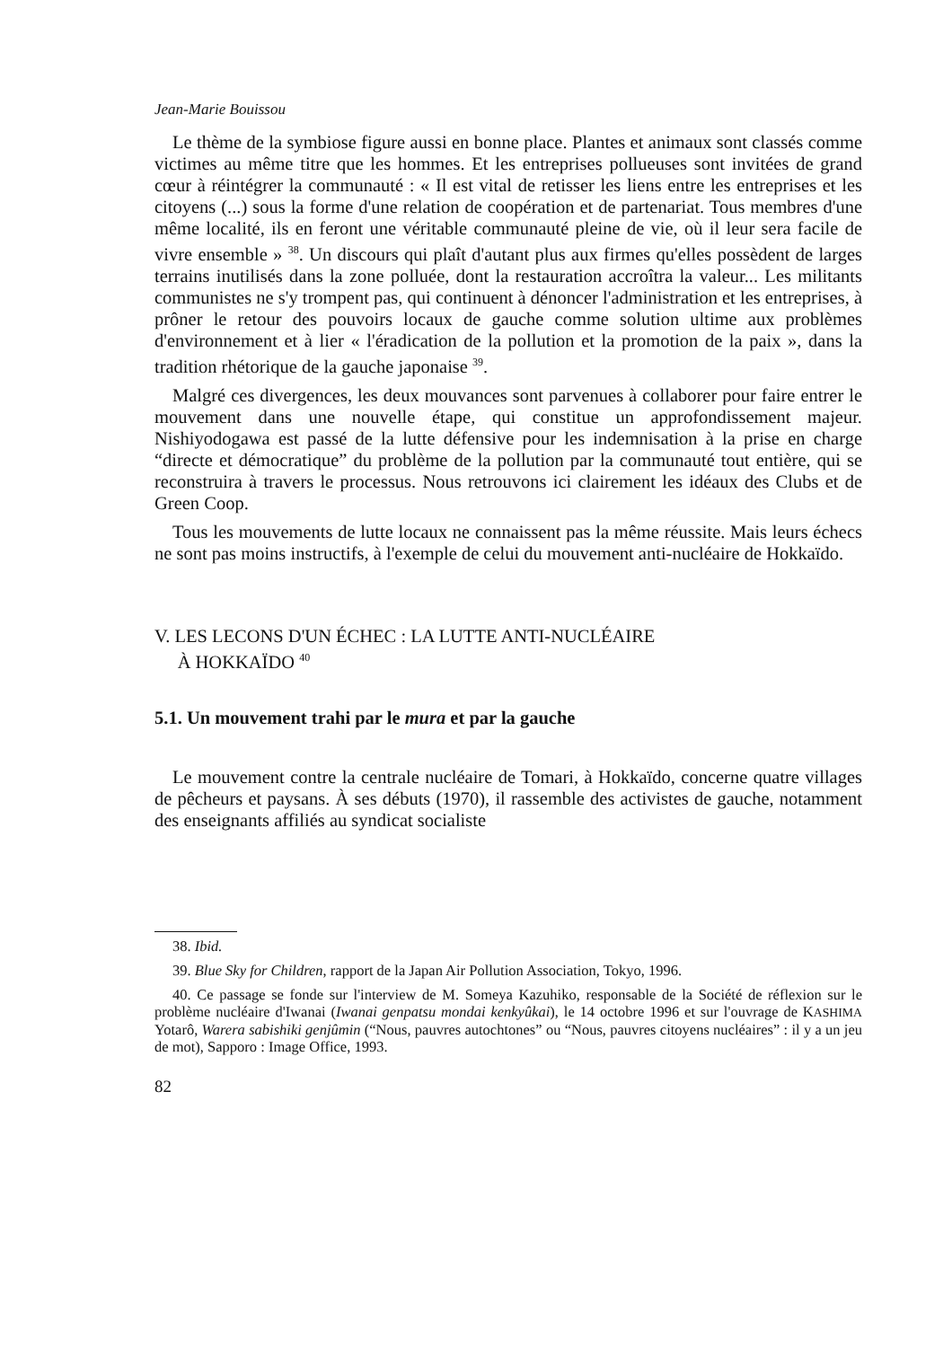Jean-Marie Bouissou
Le thème de la symbiose figure aussi en bonne place. Plantes et animaux sont classés comme victimes au même titre que les hommes. Et les entreprises pollueuses sont invitées de grand cœur à réintégrer la communauté : « Il est vital de retisser les liens entre les entreprises et les citoyens (...) sous la forme d'une relation de coopération et de partenariat. Tous membres d'une même localité, ils en feront une véritable communauté pleine de vie, où il leur sera facile de vivre ensemble » <sup>38</sup>. Un discours qui plaît d'autant plus aux firmes qu'elles possèdent de larges terrains inutilisés dans la zone polluée, dont la restauration accroîtra la valeur... Les militants communistes ne s'y trompent pas, qui continuent à dénoncer l'administration et les entreprises, à prôner le retour des pouvoirs locaux de gauche comme solution ultime aux problèmes d'environnement et à lier « l'éradication de la pollution et la promotion de la paix », dans la tradition rhétorique de la gauche japonaise <sup>39</sup>.
Malgré ces divergences, les deux mouvances sont parvenues à collaborer pour faire entrer le mouvement dans une nouvelle étape, qui constitue un approfondissement majeur. Nishiyodogawa est passé de la lutte défensive pour les indemnisation à la prise en charge “directe et démocratique” du problème de la pollution par la communauté tout entière, qui se reconstruira à travers le processus. Nous retrouvons ici clairement les idéaux des Clubs et de Green Coop.
Tous les mouvements de lutte locaux ne connaissent pas la même réussite. Mais leurs échecs ne sont pas moins instructifs, à l'exemple de celui du mouvement anti-nucléaire de Hokkaïdo.
V. LES LECONS D'UN ÉCHEC : LA LUTTE ANTI-NUCLÉAIRE
À HOKKAÏDO <sup>40</sup>
5.1. Un mouvement trahi par le mura et par la gauche
Le mouvement contre la centrale nucléaire de Tomari, à Hokkaïdo, concerne quatre villages de pêcheurs et paysans. À ses débuts (1970), il rassemble des activistes de gauche, notamment des enseignants affiliés au syndicat socialiste
38. Ibid.
39. Blue Sky for Children, rapport de la Japan Air Pollution Association, Tokyo, 1996.
40. Ce passage se fonde sur l'interview de M. Someya Kazuhiko, responsable de la Société de réflexion sur le problème nucléaire d'Iwanai (Iwanai genpatsu mondai kenkyûkai), le 14 octobre 1996 et sur l'ouvrage de KASHIMA Yotarô, Warera sabishiki genjûmin (“Nous, pauvres autochtones” ou “Nous, pauvres citoyens nucléaires” : il y a un jeu de mot), Sapporo : Image Office, 1993.
82